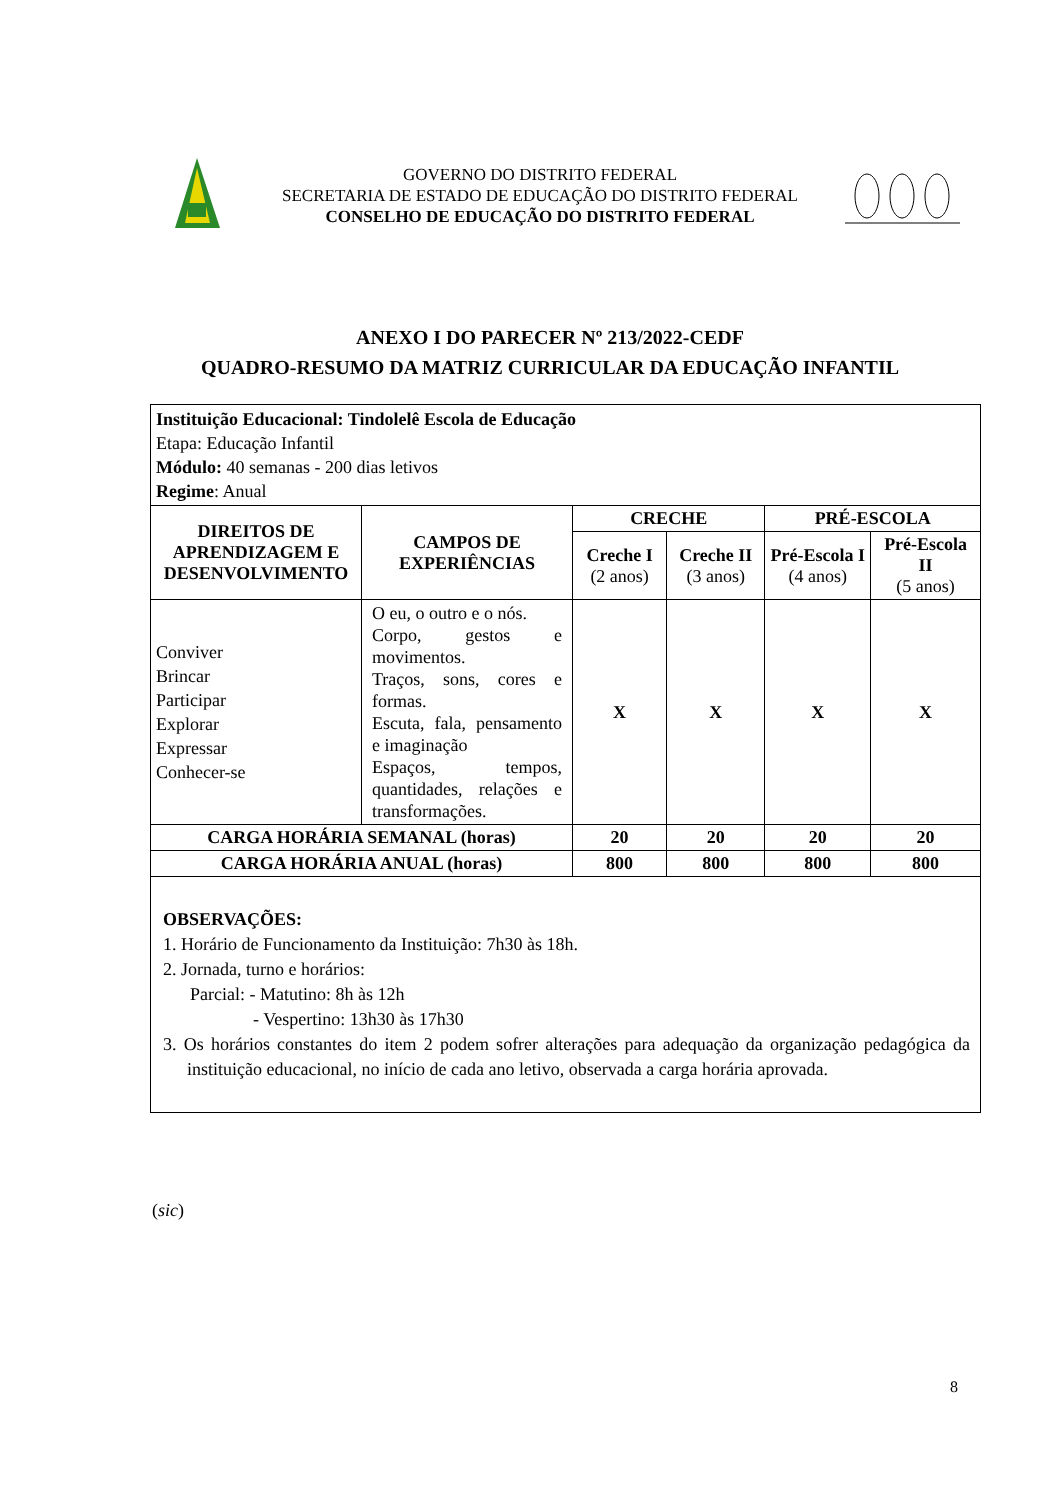GOVERNO DO DISTRITO FEDERAL
SECRETARIA DE ESTADO DE EDUCAÇÃO DO DISTRITO FEDERAL
CONSELHO DE EDUCAÇÃO DO DISTRITO FEDERAL
ANEXO I DO PARECER Nº 213/2022-CEDF
QUADRO-RESUMO DA MATRIZ CURRICULAR DA EDUCAÇÃO INFANTIL
| Instituição Educacional: Tindolelê Escola de Educação Etapa: Educação Infantil Módulo: 40 semanas - 200 dias letivos Regime : Anual | | | | | |
| DIREITOS DE APRENDIZAGEM E DESENVOLVIMENTO | CAMPOS DE EXPERIÊNCIAS | CRECHE | | PRÉ-ESCOLA | |
| | | Creche I (2 anos) | Creche II (3 anos) | Pré-Escola I (4 anos) | Pré-Escola II (5 anos) |
| Conviver Brincar Participar Explorar Expressar Conhecer-se | O eu, o outro e o nós. Corpo, gestos e movimentos. Traços, sons, cores e formas. Escuta, fala, pensamento e imaginação Espaços, tempos, quantidades, relações e transformações. | X | X | X | X |
| CARGA HORÁRIA SEMANAL (horas) | | 20 | 20 | 20 | 20 |
| CARGA HORÁRIA ANUAL (horas) | | 800 | 800 | 800 | 800 |
| OBSERVAÇÕES: 1. Horário de Funcionamento da Instituição: 7h30 às 18h. 2. Jornada, turno e horários: Parcial: - Matutino: 8h às 12h - Vespertino: 13h30 às 17h30 3. Os horários constantes do item 2 podem sofrer alterações para adequação da organização pedagógica da instituição educacional, no início de cada ano letivo, observada a carga horária aprovada. | | | | | |
(sic)
8